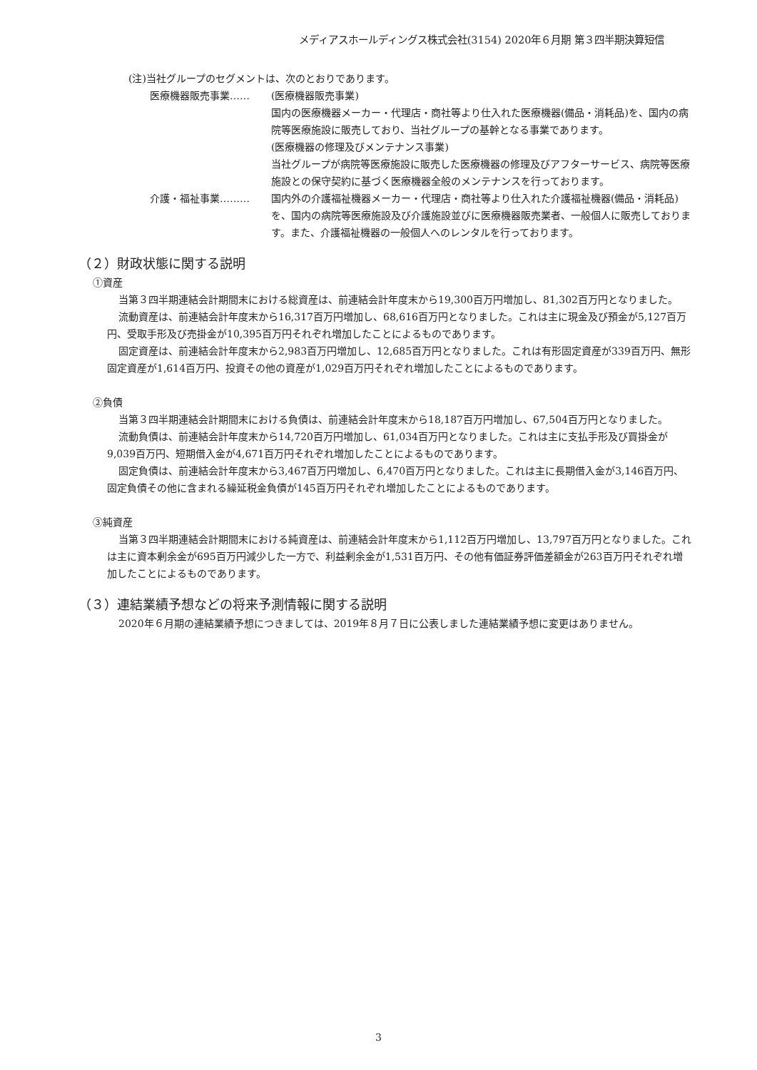メディアスホールディングス株式会社(3154) 2020年６月期 第３四半期決算短信
(注)当社グループのセグメントは、次のとおりであります。
医療機器販売事業…… (医療機器販売事業)
国内の医療機器メーカー・代理店・商社等より仕入れた医療機器(備品・消耗品)を、国内の病院等医療施設に販売しており、当社グループの基幹となる事業であります。
(医療機器の修理及びメンテナンス事業)
当社グループが病院等医療施設に販売した医療機器の修理及びアフターサービス、病院等医療施設との保守契約に基づく医療機器全般のメンテナンスを行っております。
介護・福祉事業……… 国内外の介護福祉機器メーカー・代理店・商社等より仕入れた介護福祉機器(備品・消耗品)を、国内の病院等医療施設及び介護施設並びに医療機器販売業者、一般個人に販売しております。また、介護福祉機器の一般個人へのレンタルを行っております。
（２）財政状態に関する説明
①資産
当第３四半期連結会計期間末における総資産は、前連結会計年度末から19,300百万円増加し、81,302百万円となりました。
流動資産は、前連結会計年度末から16,317百万円増加し、68,616百万円となりました。これは主に現金及び預金が5,127百万円、受取手形及び売掛金が10,395百万円それぞれ増加したことによるものであります。
固定資産は、前連結会計年度末から2,983百万円増加し、12,685百万円となりました。これは有形固定資産が339百万円、無形固定資産が1,614百万円、投資その他の資産が1,029百万円それぞれ増加したことによるものであります。
②負債
当第３四半期連結会計期間末における負債は、前連結会計年度末から18,187百万円増加し、67,504百万円となりました。
流動負債は、前連結会計年度末から14,720百万円増加し、61,034百万円となりました。これは主に支払手形及び買掛金が9,039百万円、短期借入金が4,671百万円それぞれ増加したことによるものであります。
固定負債は、前連結会計年度末から3,467百万円増加し、6,470百万円となりました。これは主に長期借入金が3,146百万円、固定負債その他に含まれる繰延税金負債が145百万円それぞれ増加したことによるものであります。
③純資産
当第３四半期連結会計期間末における純資産は、前連結会計年度末から1,112百万円増加し、13,797百万円となりました。これは主に資本剰余金が695百万円減少した一方で、利益剰余金が1,531百万円、その他有価証券評価差額金が263百万円それぞれ増加したことによるものであります。
（３）連結業績予想などの将来予測情報に関する説明
2020年６月期の連結業績予想につきましては、2019年８月７日に公表しました連結業績予想に変更はありません。
3